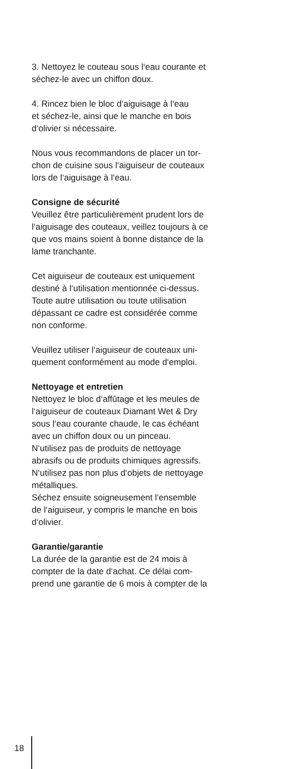3. Nettoyez le couteau sous l‘eau courante et
séchez-le avec un chiffon doux.
4. Rincez bien le bloc d‘aiguisage à l‘eau
et séchez-le, ainsi que le manche en bois
d‘olivier si nécessaire.
Nous vous recommandons de placer un tor-
chon de cuisine sous l‘aiguiseur de couteaux
lors de l‘aiguisage à l‘eau.
Consigne de sécurité
Veuillez être particulièrement prudent lors de
l‘aiguisage des couteaux, veillez toujours à ce
que vos mains soient à bonne distance de la
lame tranchante.
Cet aiguiseur de couteaux est uniquement
destiné à l‘utilisation mentionnée ci-dessus.
Toute autre utilisation ou toute utilisation
dépassant ce cadre est considérée comme
non conforme.
Veuillez utiliser l‘aiguiseur de couteaux uni-
quement conformément au mode d‘emploi.
Nettoyage et entretien
Nettoyez le bloc d‘affûtage et les meules de
l‘aiguiseur de couteaux Diamant Wet & Dry
sous l‘eau courante chaude, le cas échéant
avec un chiffon doux ou un pinceau.
N‘utilisez pas de produits de nettoyage
abrasifs ou de produits chimiques agressifs.
N‘utilisez pas non plus d‘objets de nettoyage
métalliques.
Séchez ensuite soigneusement l‘ensemble
de l‘aiguiseur, y compris le manche en bois
d‘olivier.
Garantie/garantie
La durée de la garantie est de 24 mois à
compter de la date d‘achat. Ce délai com-
prend une garantie de 6 mois à compter de la
18